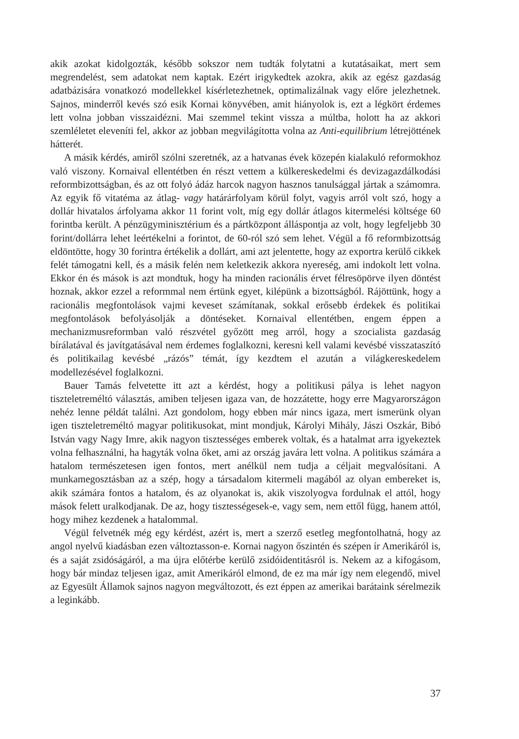akik azokat kidolgozták, később sokszor nem tudták folytatni a kutatásaikat, mert sem megrendelést, sem adatokat nem kaptak. Ezért irigykedtek azokra, akik az egész gazdaság adatbázisára vonatkozó modellekkel kísérletezhetnek, optimalizálnak vagy előre jelezhetnek. Sajnos, minderről kevés szó esik Kornai könyvében, amit hiányolok is, ezt a légkört érdemes lett volna jobban visszaidézni. Mai szemmel tekint vissza a múltba, holott ha az akkori szemléletet eleveníti fel, akkor az jobban megvilágította volna az Anti-equilibrium létrejöttének hátterét.
A másik kérdés, amiről szólni szeretnék, az a hatvanas évek közepén kialakuló reformokhoz való viszony. Kornaival ellentétben én részt vettem a külkereskedelmi és devizagazdálkodási reformbizottságban, és az ott folyó ádáz harcok nagyon hasznos tanulsággal jártak a számomra. Az egyik fő vitatéma az átlag- vagy határárfolyam körül folyt, vagyis arról volt szó, hogy a dollár hivatalos árfolyama akkor 11 forint volt, míg egy dollár átlagos kitermelési költsége 60 forintba került. A pénzügyminisztérium és a pártközpont álláspontja az volt, hogy legfeljebb 30 forint/dollárra lehet leértékelni a forintot, de 60-ról szó sem lehet. Végül a fő reformbizottság eldöntötte, hogy 30 forintra értékelik a dollárt, ami azt jelentette, hogy az exportra kerülő cikkek felét támogatni kell, és a másik felén nem keletkezik akkora nyereség, ami indokolt lett volna. Ekkor én és mások is azt mondtuk, hogy ha minden racionális érvet félresöpörve ilyen döntést hoznak, akkor ezzel a reformmal nem értünk egyet, kilépünk a bizottságból. Rájöttünk, hogy a racionális megfontolások vajmi keveset számítanak, sokkal erősebb érdekek és politikai megfontolások befolyásolják a döntéseket. Kornaival ellentétben, engem éppen a mechanizmusreformban való részvétel győzött meg arról, hogy a szocialista gazdaság bírálatával és javítgatásával nem érdemes foglalkozni, keresni kell valami kevésbé visszataszító és politikailag kevésbé „rázós” témát, így kezdtem el azután a világkereskedelem modellezésével foglalkozni.
Bauer Tamás felvetette itt azt a kérdést, hogy a politikusi pálya is lehet nagyon tiszteletreméltó választás, amiben teljesen igaza van, de hozzátette, hogy erre Magyarországon nehéz lenne példát találni. Azt gondolom, hogy ebben már nincs igaza, mert ismerünk olyan igen tiszteletreméltó magyar politikusokat, mint mondjuk, Károlyi Mihály, Jászi Oszkár, Bibó István vagy Nagy Imre, akik nagyon tisztességes emberek voltak, és a hatalmat arra igyekeztek volna felhasználni, ha hagyták volna őket, ami az ország javára lett volna. A politikus számára a hatalom természetesen igen fontos, mert anélkül nem tudja a céljait megvalósítani. A munkamegosztásban az a szép, hogy a társadalom kitermeli magából az olyan embereket is, akik számára fontos a hatalom, és az olyanokat is, akik viszolyogva fordulnak el attól, hogy mások felett uralkodjanak. De az, hogy tisztességesek-e, vagy sem, nem ettől függ, hanem attól, hogy mihez kezdenek a hatalommal.
Végül felvetnék még egy kérdést, azért is, mert a szerző esetleg megfontolhatná, hogy az angol nyelvű kiadásban ezen változtasson-e. Kornai nagyon őszintén és szépen ír Amerikáról is, és a saját zsidóságáról, a ma újra előtérbe kerülő zsidóidentitásról is. Nekem az a kifogásom, hogy bár mindaz teljesen igaz, amit Amerikáról elmond, de ez ma már így nem elegendő, mivel az Egyesült Államok sajnos nagyon megváltozott, és ezt éppen az amerikai barátaink sérelmezik a leginkább.
37